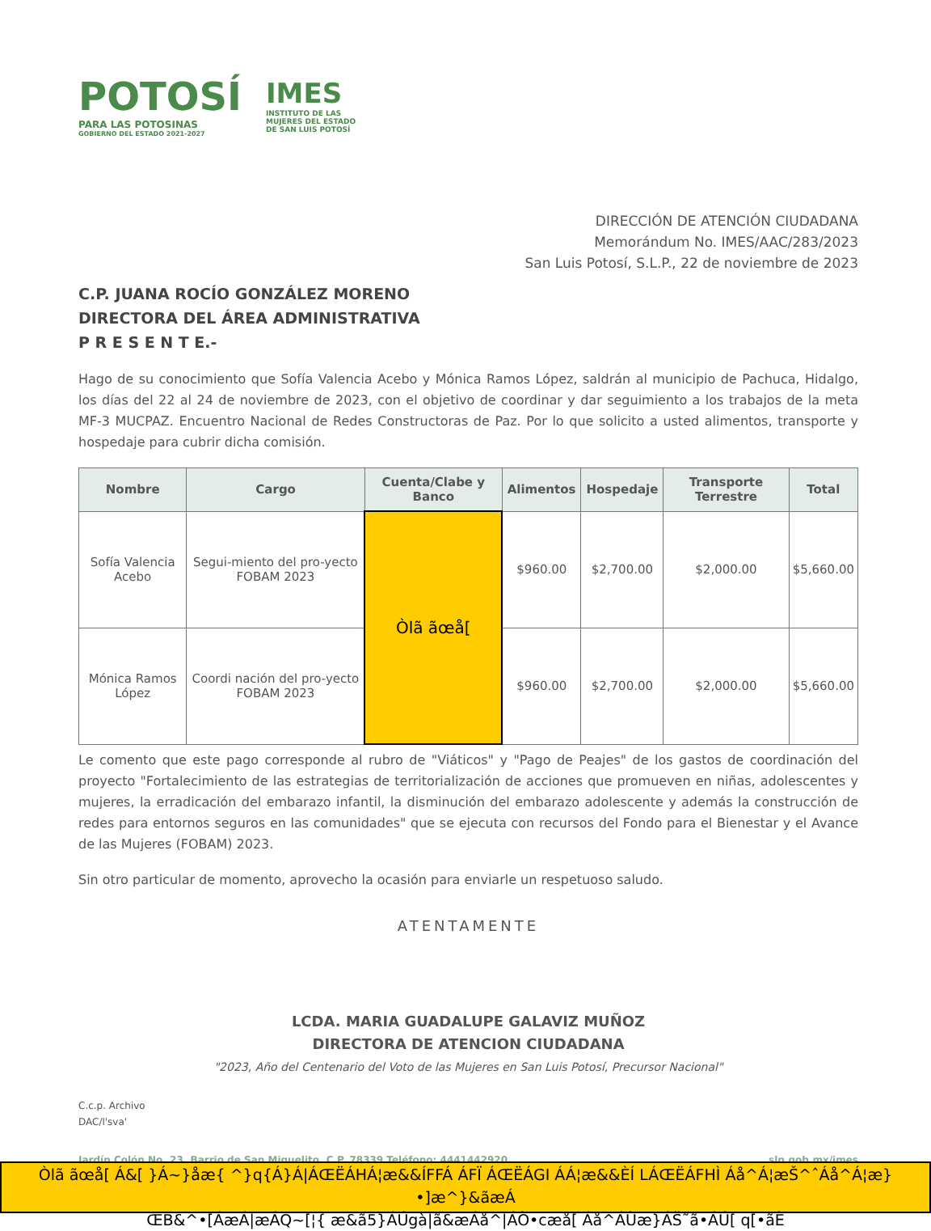POTOSÍ
PARA LAS POTOSINAS
GOBIERNO DEL ESTADO 2021-2027
IMES
INSTITUTO DE LAS
MUJERES DEL ESTADO
DE SAN LUIS POTOSÍ
DIRECCIÓN DE ATENCIÓN CIUDADANA
Memorándum No. IMES/AAC/283/2023
San Luis Potosí, S.L.P., 22 de noviembre de 2023
C.P. JUANA ROCÍO GONZÁLEZ MORENO
DIRECTORA DEL ÁREA ADMINISTRATIVA
P R E S E N T E.-
Hago de su conocimiento que Sofía Valencia Acebo y Mónica Ramos López, saldrán al municipio de Pachuca, Hidalgo, los días del 22 al 24 de noviembre de 2023, con el objetivo de coordinar y dar seguimiento a los trabajos de la meta MF-3 MUCPAZ. Encuentro Nacional de Redes Constructoras de Paz. Por lo que solicito a usted alimentos, transporte y hospedaje para cubrir dicha comisión.
| Nombre | Cargo | Cuenta/Clabe y Banco | Alimentos | Hospedaje | Transporte Terrestre | Total |
| --- | --- | --- | --- | --- | --- | --- |
| Sofía Valencia Acebo | Segui-miento del pro-yecto FOBAM 2023 | Òlã ãœå[ | $960.00 | $2,700.00 | $2,000.00 | $5,660.00 |
| Mónica Ramos López | Coordi nación del pro-yecto FOBAM 2023 | | $960.00 | $2,700.00 | $2,000.00 | $5,660.00 |
Le comento que este pago corresponde al rubro de "Viáticos" y "Pago de Peajes" de los gastos de coordinación del proyecto "Fortalecimiento de las estrategias de territorialización de acciones que promueven en niñas, adolescentes y mujeres, la erradicación del embarazo infantil, la disminución del embarazo adolescente y además la construcción de redes para entornos seguros en las comunidades" que se ejecuta con recursos del Fondo para el Bienestar y el Avance de las Mujeres (FOBAM) 2023.
Sin otro particular de momento, aprovecho la ocasión para enviarle un respetuoso saludo.
ATENTAMENTE
LCDA. MARIA GUADALUPE GALAVIZ MUÑOZ
DIRECTORA DE ATENCION CIUDADANA
"2023, Año del Centenario del Voto de las Mujeres en San Luis Potosí, Precursor Nacional"
C.c.p. Archivo
DAC/l'sva'
Jardín Colón No. 23, Barrio de San Miguelito, C.P. 78339 Teléfono: 4441442920. slp.gob.mx/imes
Òlã ãœå[ Á&[ }Á~}åæ{ ^}q{Á}Á|ÁŒËÁHÁ¦æ&&ÍFFÁ ÁFÏ ÁŒËÁGI ÁÁ¦æ&&ÈÍ LÁŒËÁFHÌ Áå^Á¦æŠ^ˆÁå^Á¦æ}•]æ^}&ãæÁ
ŒB&^•[ÁæÁ|æÁQ~[¦{ æ&ã5}ÁÚgà|ã&æÁå^|ÁÒ•cæå[ Áå^ÁÙæ}ÁŠ˜ã•ÁÚ[ q[•ãÈ